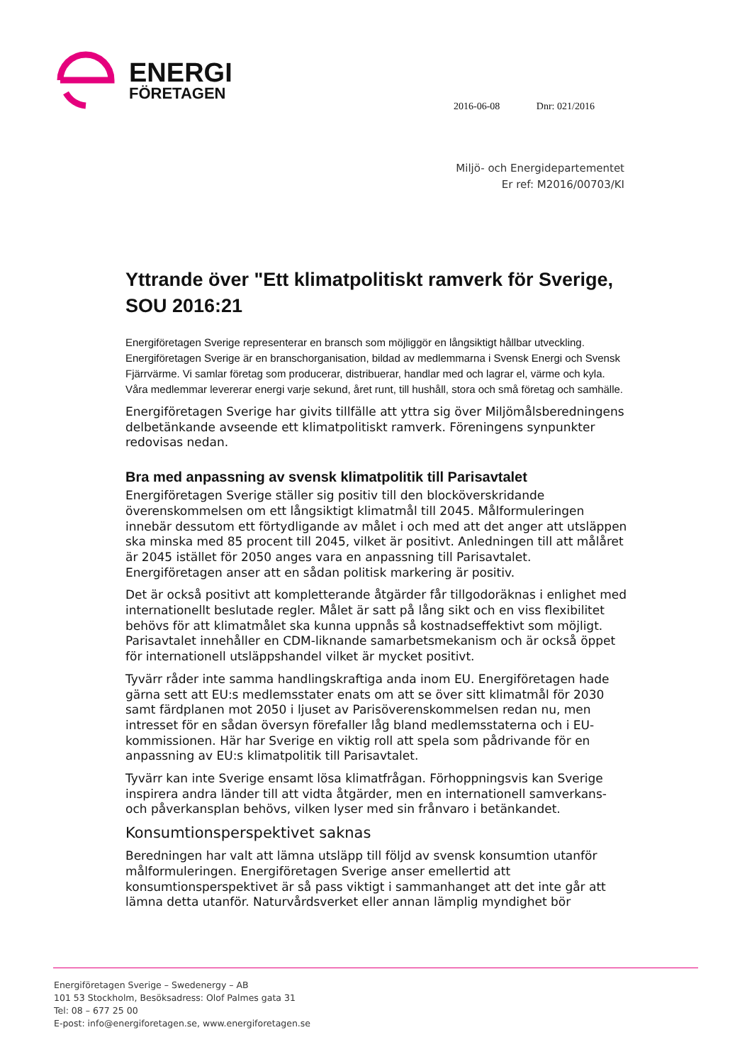ENERGI
FÖRETAGEN
2016-06-08 Dnr: 021/2016
Miljö- och Energidepartementet
Er ref: M2016/00703/KI
Yttrande över "Ett klimatpolitiskt ramverk för Sverige, SOU 2016:21
Energiföretagen Sverige representerar en bransch som möjliggör en långsiktigt hållbar utveckling. Energiföretagen Sverige är en branschorganisation, bildad av medlemmarna i Svensk Energi och Svensk Fjärrvärme. Vi samlar företag som producerar, distribuerar, handlar med och lagrar el, värme och kyla. Våra medlemmar levererar energi varje sekund, året runt, till hushåll, stora och små företag och samhälle.
Energiföretagen Sverige har givits tillfälle att yttra sig över Miljömålsberedningens delbetänkande avseende ett klimatpolitiskt ramverk. Föreningens synpunkter redovisas nedan.
Bra med anpassning av svensk klimatpolitik till Parisavtalet
Energiföretagen Sverige ställer sig positiv till den blocköverskridande överenskommelsen om ett långsiktigt klimatmål till 2045. Målformuleringen innebär dessutom ett förtydligande av målet i och med att det anger att utsläppen ska minska med 85 procent till 2045, vilket är positivt. Anledningen till att målåret är 2045 istället för 2050 anges vara en anpassning till Parisavtalet. Energiföretagen anser att en sådan politisk markering är positiv.
Det är också positivt att kompletterande åtgärder får tillgodoräknas i enlighet med internationellt beslutade regler. Målet är satt på lång sikt och en viss flexibilitet behövs för att klimatmålet ska kunna uppnås så kostnadseffektivt som möjligt. Parisavtalet innehåller en CDM-liknande samarbetsmekanism och är också öppet för internationell utsläppshandel vilket är mycket positivt.
Tyvärr råder inte samma handlingskraftiga anda inom EU. Energiföretagen hade gärna sett att EU:s medlemsstater enats om att se över sitt klimatmål för 2030 samt färdplanen mot 2050 i ljuset av Parisöverenskommelsen redan nu, men intresset för en sådan översyn förefaller låg bland medlemsstaterna och i EU-kommissionen. Här har Sverige en viktig roll att spela som pådrivande för en anpassning av EU:s klimatpolitik till Parisavtalet.
Tyvärr kan inte Sverige ensamt lösa klimatfrågan. Förhoppningsvis kan Sverige inspirera andra länder till att vidta åtgärder, men en internationell samverkans- och påverkansplan behövs, vilken lyser med sin frånvaro i betänkandet.
Konsumtionsperspektivet saknas
Beredningen har valt att lämna utsläpp till följd av svensk konsumtion utanför målformuleringen. Energiföretagen Sverige anser emellertid att konsumtionsperspektivet är så pass viktigt i sammanhanget att det inte går att lämna detta utanför. Naturvårdsverket eller annan lämplig myndighet bör
Energiföretagen Sverige – Swedenergy – AB
101 53 Stockholm, Besöksadress: Olof Palmes gata 31
Tel: 08 – 677 25 00
E-post: info@energiforetagen.se, www.energiforetagen.se